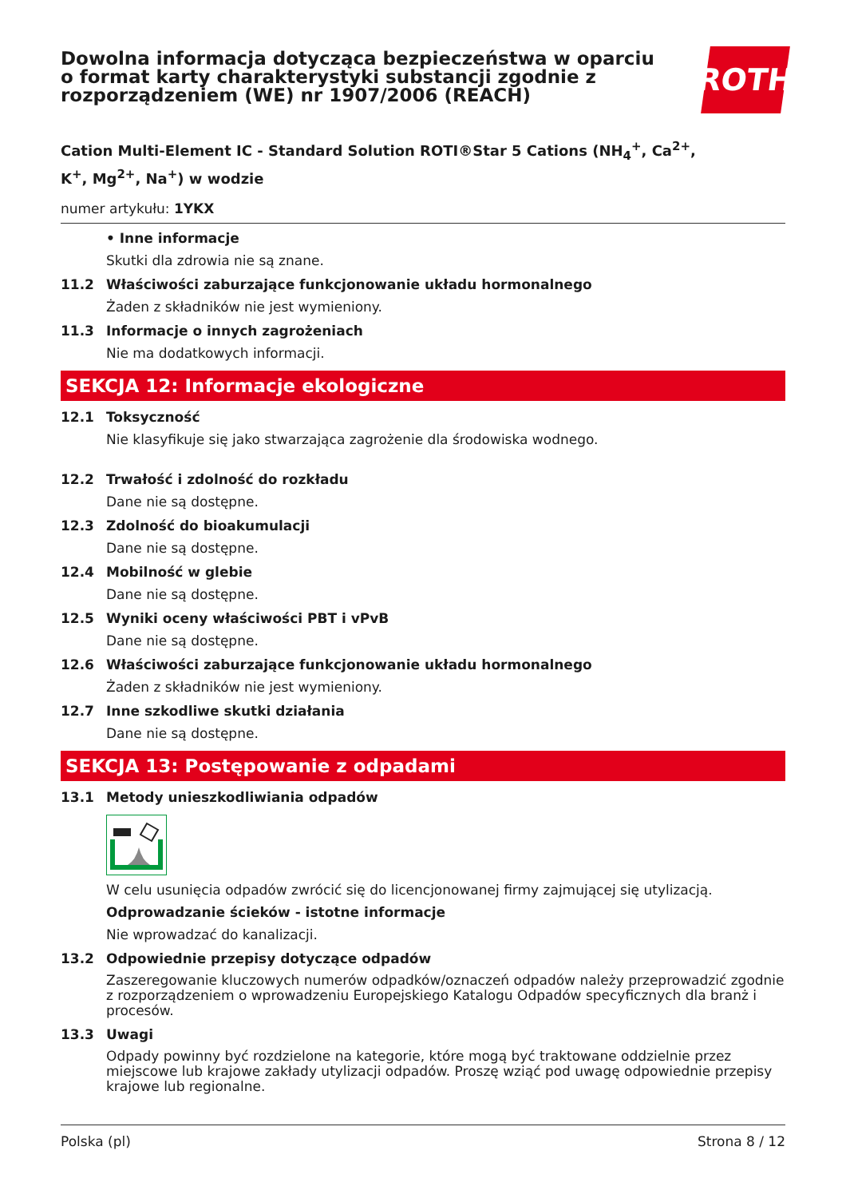Dowolna informacja dotycząca bezpieczeństwa w oparciu
o format karty charakterystyki substancji zgodnie z
rozporządzeniem (WE) nr 1907/2006 (REACH)
ROTH
Cation Multi-Element IC - Standard Solution ROTI®Star 5 Cations (NH<sub>4</sub><sup>+</sup>, Ca<sup>2+</sup>,
K<sup>+</sup>, Mg<sup>2+</sup>, Na<sup>+</sup>) w wodzie
numer artykułu: 1YKX
• Inne informacje
Skutki dla zdrowia nie są znane.
11.2 Właściwości zaburzające funkcjonowanie układu hormonalnego
Żaden z składników nie jest wymieniony.
11.3 Informacje o innych zagrożeniach
Nie ma dodatkowych informacji.
SEKCJA 12: Informacje ekologiczne
12.1 Toksyczność
Nie klasyfikuje się jako stwarzająca zagrożenie dla środowiska wodnego.
12.2 Trwałość i zdolność do rozkładu
Dane nie są dostępne.
12.3 Zdolność do bioakumulacji
Dane nie są dostępne.
12.4 Mobilność w glebie
Dane nie są dostępne.
12.5 Wyniki oceny właściwości PBT i vPvB
Dane nie są dostępne.
12.6 Właściwości zaburzające funkcjonowanie układu hormonalnego
Żaden z składników nie jest wymieniony.
12.7 Inne szkodliwe skutki działania
Dane nie są dostępne.
SEKCJA 13: Postępowanie z odpadami
13.1 Metody unieszkodliwiania odpadów
W celu usunięcia odpadów zwrócić się do licencjonowanej firmy zajmującej się utylizacją.
Odprowadzanie ścieków - istotne informacje
Nie wprowadzać do kanalizacji.
13.2 Odpowiednie przepisy dotyczące odpadów
Zaszeregowanie kluczowych numerów odpadków/oznaczeń odpadów należy przeprowadzić zgodnie z rozporządzeniem o wprowadzeniu Europejskiego Katalogu Odpadów specyficznych dla branż i procesów.
13.3 Uwagi
Odpady powinny być rozdzielone na kategorie, które mogą być traktowane oddzielnie przez miejscowe lub krajowe zakłady utylizacji odpadów. Proszę wziąć pod uwagę odpowiednie przepisy krajowe lub regionalne.
Polska (pl) Strona 8 / 12